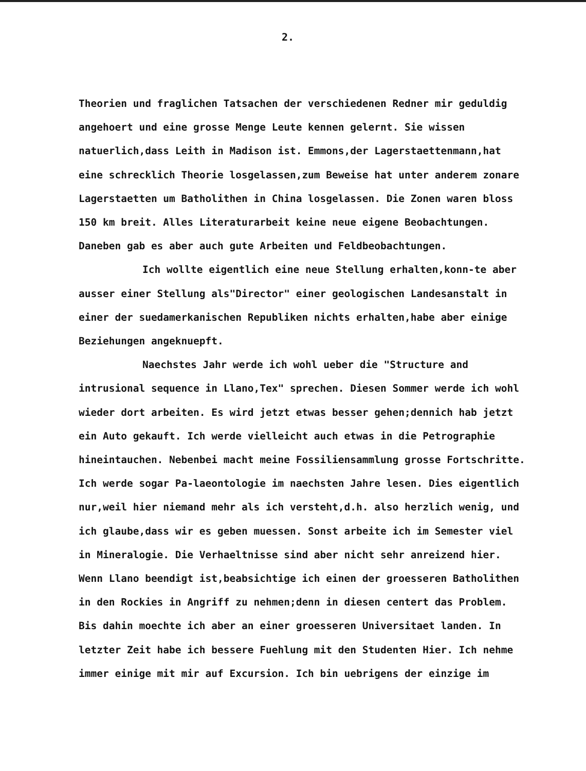2.
Theorien und fraglichen Tatsachen der verschiedenen Redner mir geduldig angehoert und eine grosse Menge Leute kennen gelernt. Sie wissen natuerlich,dass Leith in Madison ist. Emmons,der Lagerstaettenmann,hat eine schrecklich Theorie losgelassen,zum Beweise hat unter anderem zonare Lagerstaetten um Batholithen in China losgelassen. Die Zonen waren bloss 150 km breit. Alles Literaturarbeit keine neue eigene Beobachtungen. Daneben gab es aber auch gute Arbeiten und Feldbeobachtungen.
Ich wollte eigentlich eine neue Stellung erhalten,konn-te aber ausser einer Stellung als"Director" einer geologischen Landesanstalt in einer der suedamerkanischen Republiken nichts erhalten,habe aber einige Beziehungen angeknuepft.
Naechstes Jahr werde ich wohl ueber die "Structure and intrusional sequence in Llano,Tex" sprechen. Diesen Sommer werde ich wohl wieder dort arbeiten. Es wird jetzt etwas besser gehen;dennich hab jetzt ein Auto gekauft. Ich werde vielleicht auch etwas in die Petrographie hineintauchen. Nebenbei macht meine Fossiliensammlung grosse Fortschritte. Ich werde sogar Pa-laeontologie im naechsten Jahre lesen. Dies eigentlich nur,weil hier niemand mehr als ich versteht,d.h. also herzlich wenig, und ich glaube,dass wir es geben muessen. Sonst arbeite ich im Semester viel in Mineralogie. Die Verhaeltnisse sind aber nicht sehr anreizend hier. Wenn Llano beendigt ist,beabsichtige ich einen der groesseren Batholithen in den Rockies in Angriff zu nehmen;denn in diesen centert das Problem. Bis dahin moechte ich aber an einer groesseren Universitaet landen. In letzter Zeit habe ich bessere Fuehlung mit den Studenten Hier. Ich nehme immer einige mit mir auf Excursion. Ich bin uebrigens der einzige im